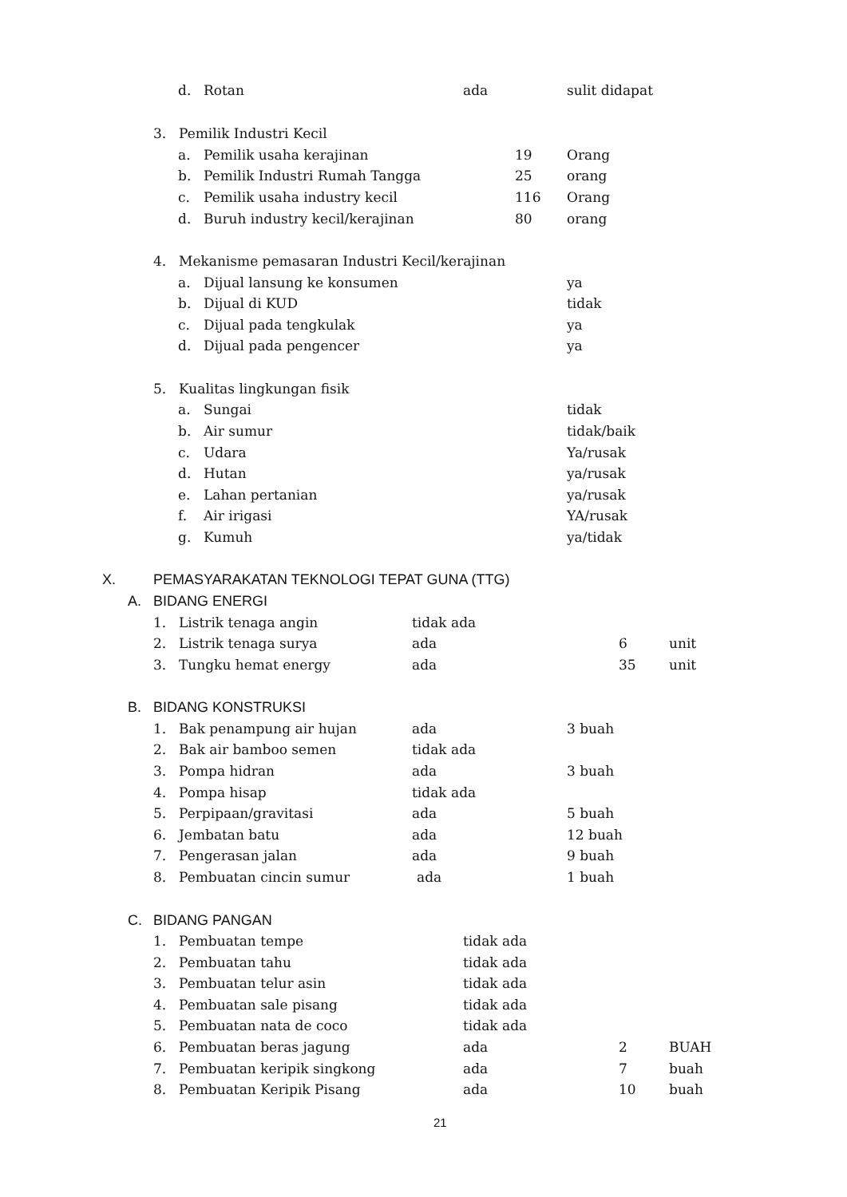d. Rotan ada sulit didapat
3. Pemilik Industri Kecil
a. Pemilik usaha kerajinan 19 Orang
b. Pemilik Industri Rumah Tangga 25 orang
c. Pemilik usaha industry kecil 116 Orang
d. Buruh industry kecil/kerajinan 80 orang
4. Mekanisme pemasaran Industri Kecil/kerajinan
a. Dijual lansung ke konsumen ya
b. Dijual di KUD tidak
c. Dijual pada tengkulak ya
d. Dijual pada pengencer ya
5. Kualitas lingkungan fisik
a. Sungai tidak
b. Air sumur tidak/baik
c. Udara Ya/rusak
d. Hutan ya/rusak
e. Lahan pertanian ya/rusak
f. Air irigasi YA/rusak
g. Kumuh ya/tidak
X. PEMASYARAKATAN TEKNOLOGI TEPAT GUNA (TTG)
A. BIDANG ENERGI
1. Listrik tenaga angin tidak ada
2. Listrik tenaga surya ada 6 unit
3. Tungku hemat energy ada 35 unit
B. BIDANG KONSTRUKSI
1. Bak penampung air hujan ada 3 buah
2. Bak air bamboo semen tidak ada
3. Pompa hidran ada 3 buah
4. Pompa hisap tidak ada
5. Perpipaan/gravitasi ada 5 buah
6. Jembatan batu ada 12 buah
7. Pengerasan jalan ada 9 buah
8. Pembuatan cincin sumur ada 1 buah
C. BIDANG PANGAN
1. Pembuatan tempe tidak ada
2. Pembuatan tahu tidak ada
3. Pembuatan telur asin tidak ada
4. Pembuatan sale pisang tidak ada
5. Pembuatan nata de coco tidak ada
6. Pembuatan beras jagung ada 2 BUAH
7. Pembuatan keripik singkong ada 7 buah
8. Pembuatan Keripik Pisang ada 10 buah
21